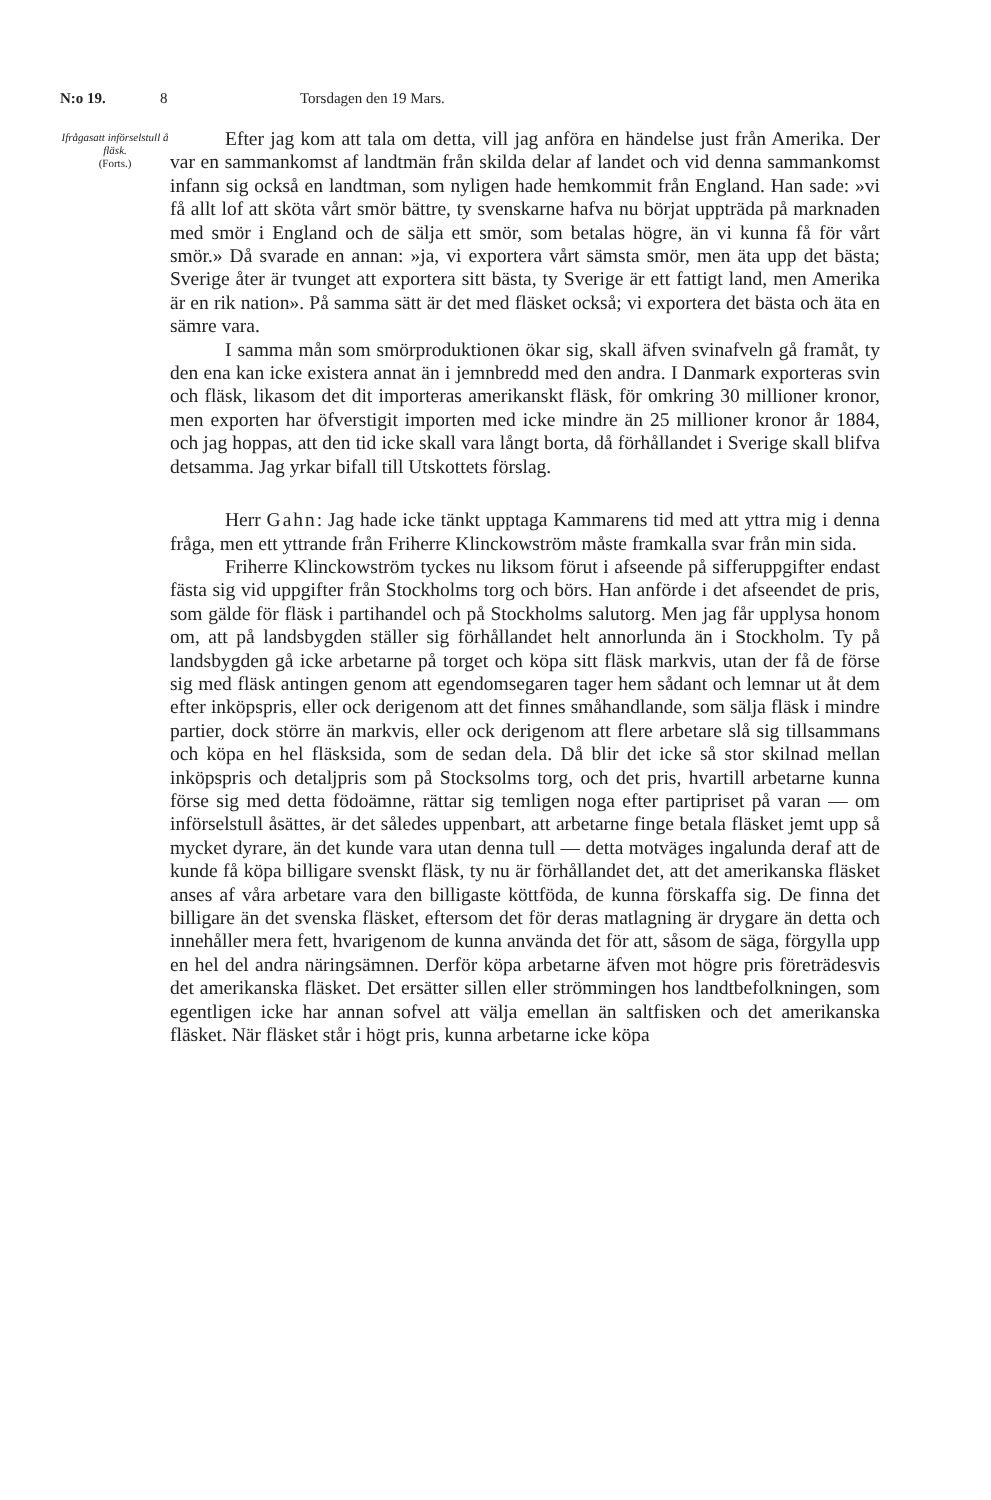N:o 19. 8 Torsdagen den 19 Mars.
Ifrågasatt införselstull å fläsk.
(Forts.)
Efter jag kom att tala om detta, vill jag anföra en händelse just från Amerika. Der var en sammankomst af landtmän från skilda delar af landet och vid denna sammankomst infann sig också en landtman, som nyligen hade hemkommit från England. Han sade: »vi få allt lof att sköta vårt smör bättre, ty svenskarne hafva nu börjat uppträda på marknaden med smör i England och de sälja ett smör, som betalas högre, än vi kunna få för vårt smör.» Då svarade en annan: »ja, vi exportera vårt sämsta smör, men äta upp det bästa; Sverige åter är tvunget att exportera sitt bästa, ty Sverige är ett fattigt land, men Amerika är en rik nation». På samma sätt är det med fläsket också; vi exportera det bästa och äta en sämre vara.
I samma mån som smörproduktionen ökar sig, skall äfven svinafveln gå framåt, ty den ena kan icke existera annat än i jemnbredd med den andra. I Danmark exporteras svin och fläsk, likasom det dit importeras amerikanskt fläsk, för omkring 30 millioner kronor, men exporten har öfverstigit importen med icke mindre än 25 millioner kronor år 1884, och jag hoppas, att den tid icke skall vara långt borta, då förhållandet i Sverige skall blifva detsamma. Jag yrkar bifall till Utskottets förslag.
Herr Gahn: Jag hade icke tänkt upptaga Kammarens tid med att yttra mig i denna fråga, men ett yttrande från Friherre Klinckowström måste framkalla svar från min sida.
Friherre Klinckowström tyckes nu liksom förut i afseende på sifferuppgifter endast fästa sig vid uppgifter från Stockholms torg och börs. Han anförde i det afseendet de pris, som gälde för fläsk i partihandel och på Stockholms salutorg. Men jag får upplysa honom om, att på landsbygden ställer sig förhållandet helt annorlunda än i Stockholm. Ty på landsbygden gå icke arbetarne på torget och köpa sitt fläsk markvis, utan der få de förse sig med fläsk antingen genom att egendomsegaren tager hem sådant och lemnar ut åt dem efter inköpspris, eller ock derigenom att det finnes småhandlande, som sälja fläsk i mindre partier, dock större än markvis, eller ock derigenom att flere arbetare slå sig tillsammans och köpa en hel fläsksida, som de sedan dela. Då blir det icke så stor skilnad mellan inköpspris och detaljpris som på Stocksolms torg, och det pris, hvartill arbetarne kunna förse sig med detta födoämne, rättar sig temligen noga efter partipriset på varan — om införselstull åsättes, är det således uppenbart, att arbetarne finge betala fläsket jemt upp så mycket dyrare, än det kunde vara utan denna tull — detta motväges ingalunda deraf att de kunde få köpa billigare svenskt fläsk, ty nu är förhållandet det, att det amerikanska fläsket anses af våra arbetare vara den billigaste köttföda, de kunna förskaffa sig. De finna det billigare än det svenska fläsket, eftersom det för deras matlagning är drygare än detta och innehåller mera fett, hvarigenom de kunna använda det för att, såsom de säga, förgylla upp en hel del andra näringsämnen. Derför köpa arbetarne äfven mot högre pris företrädesvis det amerikanska fläsket. Det ersätter sillen eller strömmingen hos landtbefolkningen, som egentligen icke har annan sofvel att välja emellan än saltfisken och det amerikanska fläsket. När fläsket står i högt pris, kunna arbetarne icke köpa